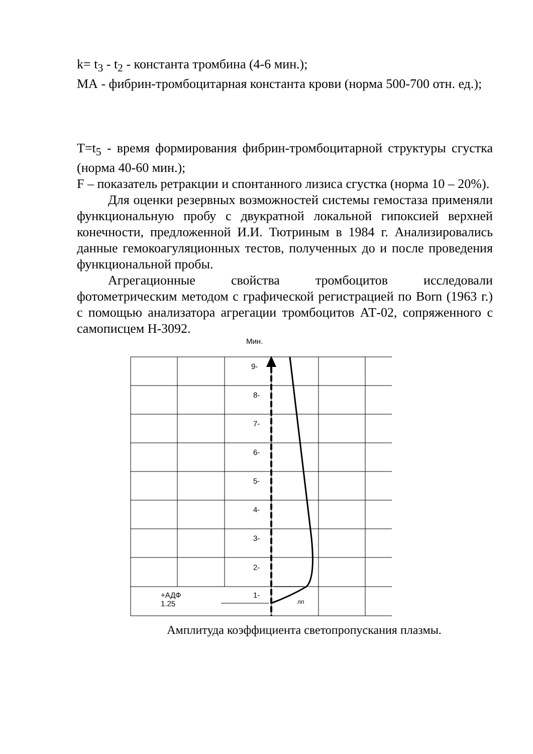k= t<sub>3</sub> - t<sub>2</sub> - константа тромбина (4-6 мин.);
МА - фибрин-тромбоцитарная константа крови (норма 500-700 отн. ед.);
T=t<sub>5</sub> - время формирования фибрин-тромбоцитарной структуры сгустка (норма 40-60 мин.);
F – показатель ретракции и спонтанного лизиса сгустка (норма 10 – 20%).
Для оценки резервных возможностей системы гемостаза применяли функциональную пробу с двукратной локальной гипоксией верхней конечности, предложенной И.И. Тютриным в 1984 г. Анализировались данные гемокоагуляционных тестов, полученных до и после проведения функциональной пробы.
Агрегационные свойства тромбоцитов исследовали фотометрическим методом с графической регистрацией по Born (1963 г.) с помощью анализатора агрегации тромбоцитов АТ-02, сопряженного с самописцем Н-3092.
Мин.
9-
8-
7-
6-
5-
4-
3-
2-
1- +АДФ
1.25 лп
Амплитуда коэффициента светопропускания плазмы.